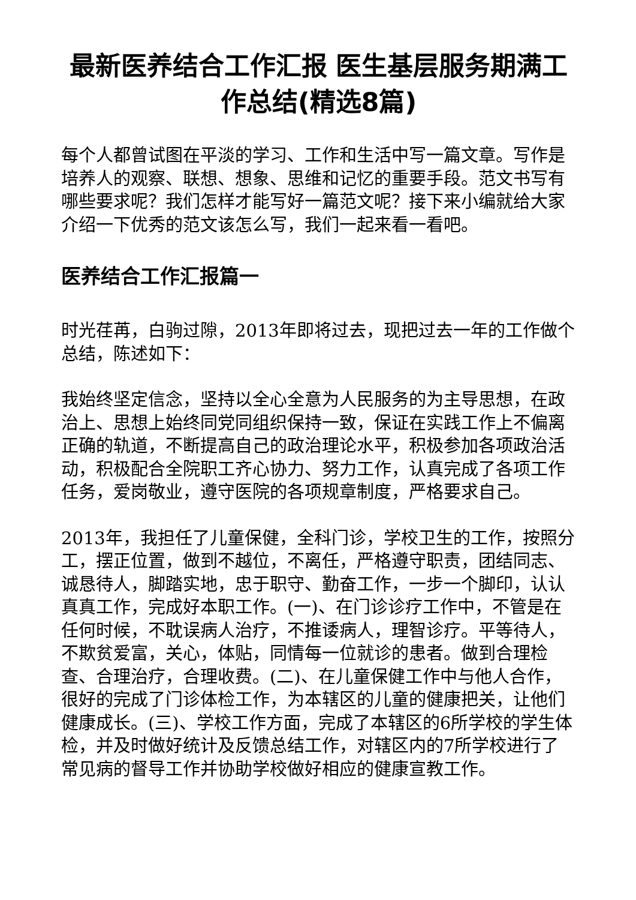最新医养结合工作汇报 医生基层服务期满工作总结(精选8篇)
每个人都曾试图在平淡的学习、工作和生活中写一篇文章。写作是培养人的观察、联想、想象、思维和记忆的重要手段。范文书写有哪些要求呢？我们怎样才能写好一篇范文呢？接下来小编就给大家介绍一下优秀的范文该怎么写，我们一起来看一看吧。
医养结合工作汇报篇一
时光荏苒，白驹过隙，2013年即将过去，现把过去一年的工作做个总结，陈述如下：
我始终坚定信念，坚持以全心全意为人民服务的为主导思想，在政治上、思想上始终同党同组织保持一致，保证在实践工作上不偏离正确的轨道，不断提高自己的政治理论水平，积极参加各项政治活动，积极配合全院职工齐心协力、努力工作，认真完成了各项工作任务，爱岗敬业，遵守医院的各项规章制度，严格要求自己。
2013年，我担任了儿童保健，全科门诊，学校卫生的工作，按照分工，摆正位置，做到不越位，不离任，严格遵守职责，团结同志、诚恳待人，脚踏实地，忠于职守、勤奋工作，一步一个脚印，认认真真工作，完成好本职工作。(一)、在门诊诊疗工作中，不管是在任何时候，不耽误病人治疗，不推诿病人，理智诊疗。平等待人，不欺贫爱富，关心，体贴，同情每一位就诊的患者。做到合理检查、合理治疗，合理收费。(二)、在儿童保健工作中与他人合作，很好的完成了门诊体检工作，为本辖区的儿童的健康把关，让他们健康成长。(三)、学校工作方面，完成了本辖区的6所学校的学生体检，并及时做好统计及反馈总结工作，对辖区内的7所学校进行了常见病的督导工作并协助学校做好相应的健康宣教工作。